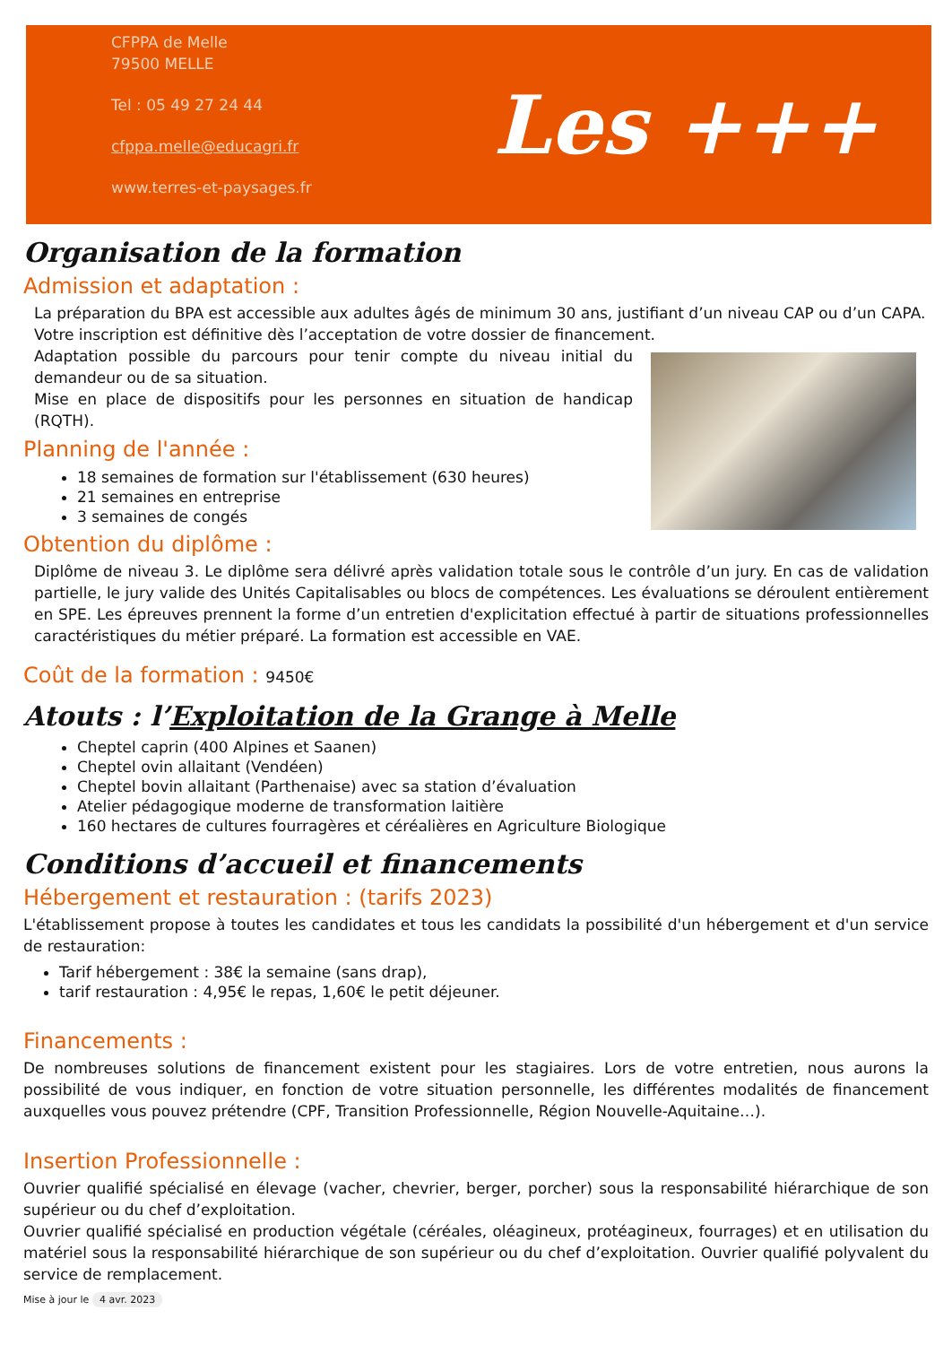CFPPA de Melle
79500 MELLE
Tel : 05 49 27 24 44
cfppa.melle@educagri.fr
www.terres-et-paysages.fr
Les +++
Organisation de la formation
Admission et adaptation :
La préparation du BPA est accessible aux adultes âgés de minimum 30 ans, justifiant d’un niveau CAP ou d’un CAPA.
Votre inscription est définitive dès l’acceptation de votre dossier de financement.
Adaptation possible du parcours pour tenir compte du niveau initial du demandeur ou de sa situation.
Mise en place de dispositifs pour les personnes en situation de handicap (RQTH).
Planning de l'année :
18 semaines de formation sur l'établissement (630 heures)
21 semaines en entreprise
3 semaines de congés
Obtention du diplôme :
Diplôme de niveau 3. Le diplôme sera délivré après validation totale sous le contrôle d’un jury. En cas de validation partielle, le jury valide des Unités Capitalisables ou blocs de compétences. Les évaluations se déroulent entièrement en SPE. Les épreuves prennent la forme d’un entretien d'explicitation effectué à partir de situations professionnelles caractéristiques du métier préparé. La formation est accessible en VAE.
Coût de la formation : 9450€
Atouts : l’Exploitation de la Grange à Melle
Cheptel caprin (400 Alpines et Saanen)
Cheptel ovin allaitant (Vendéen)
Cheptel bovin allaitant (Parthenaise) avec sa station d’évaluation
Atelier pédagogique moderne de transformation laitière
160 hectares de cultures fourragères et céréalières en Agriculture Biologique
Conditions d’accueil et financements
Hébergement et restauration : (tarifs 2023)
L'établissement propose à toutes les candidates et tous les candidats la possibilité d'un hébergement et d'un service de restauration:
Tarif hébergement : 38€ la semaine (sans drap),
tarif restauration : 4,95€ le repas, 1,60€ le petit déjeuner.
Financements :
De nombreuses solutions de financement existent pour les stagiaires. Lors de votre entretien, nous aurons la possibilité de vous indiquer, en fonction de votre situation personnelle, les différentes modalités de financement auxquelles vous pouvez prétendre (CPF, Transition Professionnelle, Région Nouvelle-Aquitaine…).
Insertion Professionnelle :
Ouvrier qualifié spécialisé en élevage (vacher, chevrier, berger, porcher) sous la responsabilité hiérarchique de son supérieur ou du chef d’exploitation.
Ouvrier qualifié spécialisé en production végétale (céréales, oléagineux, protéagineux, fourrages) et en utilisation du matériel sous la responsabilité hiérarchique de son supérieur ou du chef d’exploitation. Ouvrier qualifié polyvalent du service de remplacement.
Mise à jour le 4 avr. 2023